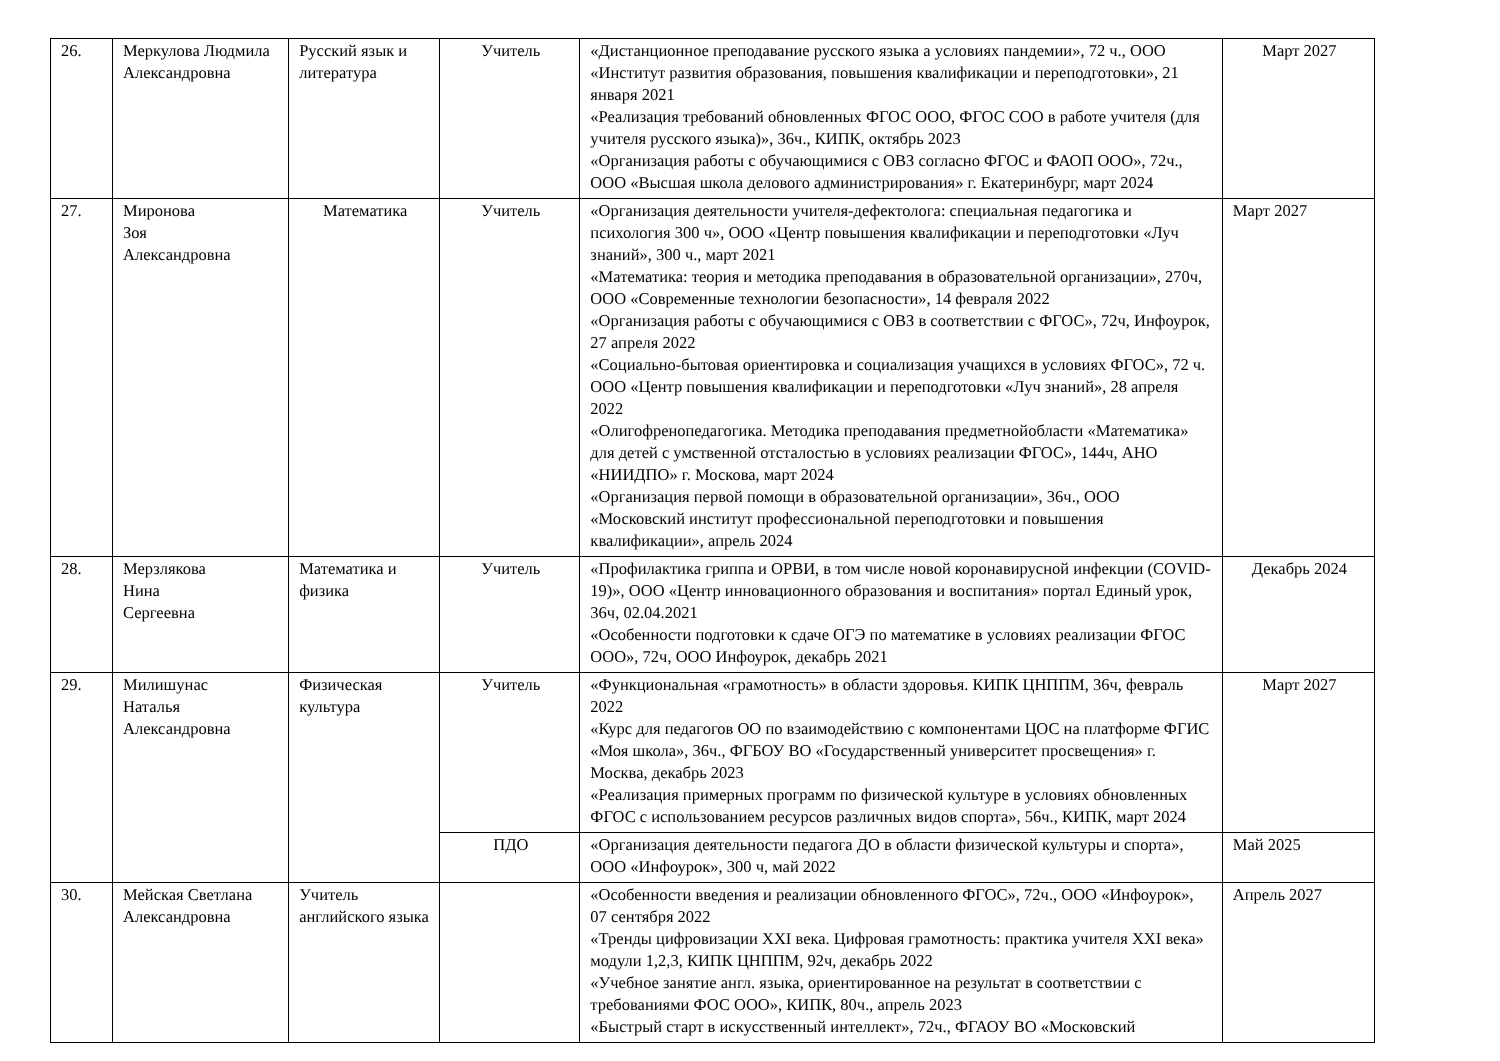| 26. | Меркулова Людмила Александровна | Русский язык и литература | Учитель | «Дистанционное преподавание русского языка а условиях пандемии», 72 ч., ООО «Институт развития образования, повышения квалификации и переподготовки», 21 января 2021 «Реализация требований обновленных ФГОС ООО, ФГОС СОО в работе учителя (для учителя русского языка)», 36ч., КИПК, октябрь 2023 «Организация работы с обучающимися с ОВЗ согласно ФГОС и ФАОП ООО», 72ч., ООО «Высшая школа делового администрирования» г. Екатеринбург, март 2024 | Март 2027 |
| 27. | Миронова Зоя Александровна | Математика | Учитель | «Организация деятельности учителя-дефектолога: специальная педагогика и психология 300 ч», ООО «Центр повышения квалификации и переподготовки «Луч знаний», 300 ч., март 2021 «Математика: теория и методика преподавания в образовательной организации», 270ч, ООО «Современные технологии безопасности», 14 февраля 2022 «Организация работы с обучающимися с ОВЗ в соответствии с ФГОС», 72ч, Инфоурок, 27 апреля 2022 «Социально-бытовая ориентировка и социализация учащихся в условиях ФГОС», 72 ч. ООО «Центр повышения квалификации и переподготовки «Луч знаний», 28 апреля 2022 «Олигофренопедагогика. Методика преподавания предметнойобласти «Математика» для детей с умственной отсталостью в условиях реализации ФГОС», 144ч, АНО «НИИДПО» г. Москова, март 2024 «Организация первой помощи в образовательной организации», 36ч., ООО «Московский институт профессиональной переподготовки и повышения квалификации», апрель 2024 | Март 2027 |
| 28. | Мерзлякова Нина Сергеевна | Математика и физика | Учитель | «Профилактика гриппа и ОРВИ, в том числе новой коронавирусной инфекции (COVID-19)», ООО «Центр инновационного образования и воспитания» портал Единый урок, 36ч, 02.04.2021 «Особенности подготовки к сдаче ОГЭ по математике в условиях реализации ФГОС ООО», 72ч, ООО Инфоурок, декабрь 2021 | Декабрь 2024 |
| 29. | Милишунас Наталья Александровна | Физическая культура | Учитель | «Функциональная «грамотность» в области здоровья. КИПК ЦНППМ, 36ч, февраль 2022 «Курс для педагогов ОО по взаимодействию с компонентами ЦОС на платформе ФГИС «Моя школа», 36ч., ФГБОУ ВО «Государственный университет просвещения» г. Москва, декабрь 2023 «Реализация примерных программ по физической культуре в условиях обновленных ФГОС с использованием ресурсов различных видов спорта», 56ч., КИПК, март 2024 | Март 2027 |
| | | | ПДО | «Организация деятельности педагога ДО в области физической культуры и спорта», ООО «Инфоурок», 300 ч, май 2022 | Май 2025 |
| 30. | Мейская Светлана Александровна | Учитель английского языка | | «Особенности введения и реализации обновленного ФГОС», 72ч., ООО «Инфоурок», 07 сентября 2022 «Тренды цифровизации XXI века. Цифровая грамотность: практика учителя XXI века» модули 1,2,3, КИПК ЦНППМ, 92ч, декабрь 2022 «Учебное занятие англ. языка, ориентированное на результат в соответствии с требованиями ФОС ООО», КИПК, 80ч., апрель 2023 «Быстрый старт в искусственный интеллект», 72ч., ФГАОУ ВО «Московский | Апрель 2027 |